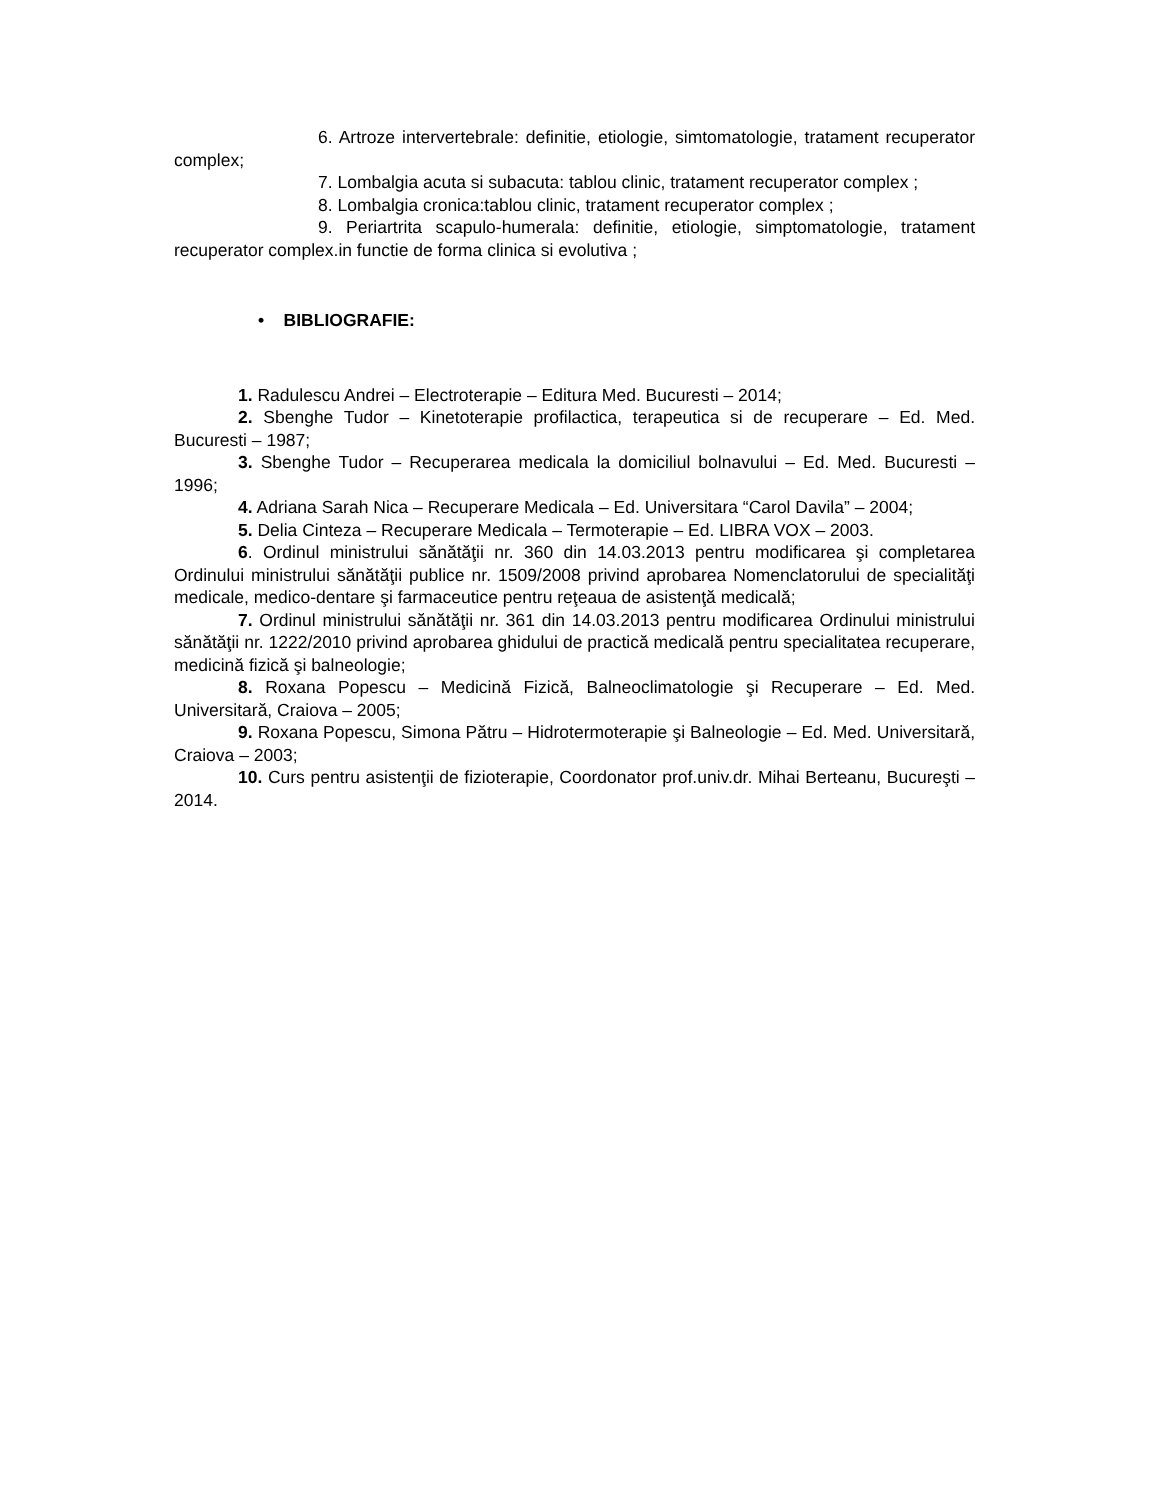6. Artroze intervertebrale: definitie, etiologie, simtomatologie, tratament recuperator complex;
7. Lombalgia acuta si subacuta: tablou clinic, tratament recuperator complex ;
8. Lombalgia cronica:tablou clinic, tratament recuperator complex ;
9. Periartrita scapulo-humerala: definitie, etiologie, simptomatologie, tratament recuperator complex.in functie de forma clinica si evolutiva ;
• BIBLIOGRAFIE:
1. Radulescu Andrei – Electroterapie – Editura Med. Bucuresti – 2014;
2. Sbenghe Tudor – Kinetoterapie profilactica, terapeutica si de recuperare – Ed. Med. Bucuresti – 1987;
3. Sbenghe Tudor – Recuperarea medicala la domiciliul bolnavului – Ed. Med. Bucuresti – 1996;
4. Adriana Sarah Nica – Recuperare Medicala – Ed. Universitara “Carol Davila” – 2004;
5. Delia Cinteza – Recuperare Medicala – Termoterapie – Ed. LIBRA VOX – 2003.
6. Ordinul ministrului sănătăţii nr. 360 din 14.03.2013 pentru modificarea şi completarea Ordinului ministrului sănătăţii publice nr. 1509/2008 privind aprobarea Nomenclatorului de specialităţi medicale, medico-dentare şi farmaceutice pentru reţeaua de asistenţă medicală;
7. Ordinul ministrului sănătăţii nr. 361 din 14.03.2013 pentru modificarea Ordinului ministrului sănătăţii nr. 1222/2010 privind aprobarea ghidului de practică medicală pentru specialitatea recuperare, medicină fizică şi balneologie;
8. Roxana Popescu – Medicină Fizică, Balneoclimatologie şi Recuperare – Ed. Med. Universitară, Craiova – 2005;
9. Roxana Popescu, Simona Pătru – Hidrotermoterapie şi Balneologie – Ed. Med. Universitară, Craiova – 2003;
10. Curs pentru asistenţii de fizioterapie, Coordonator prof.univ.dr. Mihai Berteanu, Bucureşti – 2014.